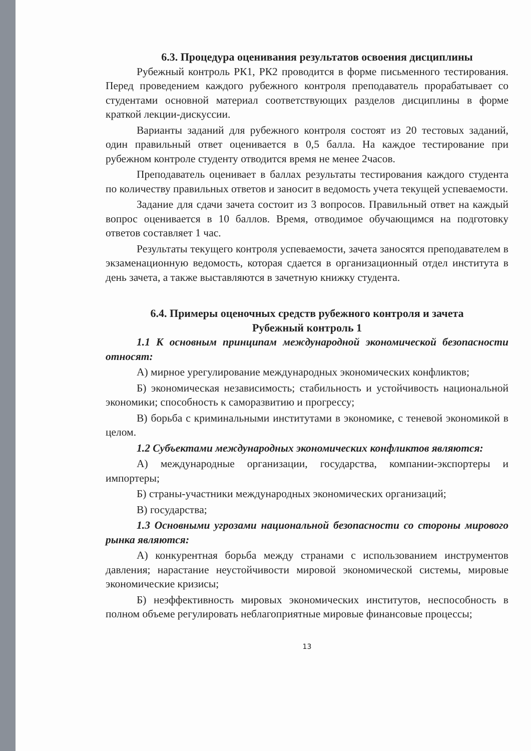6.3. Процедура оценивания результатов освоения дисциплины
Рубежный контроль РК1, РК2 проводится в форме письменного тестирования. Перед проведением каждого рубежного контроля преподаватель прорабатывает со студентами основной материал соответствующих разделов дисциплины в форме краткой лекции-дискуссии.
Варианты заданий для рубежного контроля состоят из 20 тестовых заданий, один правильный ответ оценивается в 0,5 балла. На каждое тестирование при рубежном контроле студенту отводится время не менее 2часов.
Преподаватель оценивает в баллах результаты тестирования каждого студента по количеству правильных ответов и заносит в ведомость учета текущей успеваемости.
Задание для сдачи зачета состоит из 3 вопросов. Правильный ответ на каждый вопрос оценивается в 10 баллов. Время, отводимое обучающимся на подготовку ответов составляет 1 час.
Результаты текущего контроля успеваемости, зачета заносятся преподавателем в экзаменационную ведомость, которая сдается в организационный отдел института в день зачета, а также выставляются в зачетную книжку студента.
6.4. Примеры оценочных средств рубежного контроля и зачета
Рубежный контроль 1
1.1 К основным принципам международной экономической безопасности относят:
А) мирное урегулирование международных экономических конфликтов;
Б) экономическая независимость; стабильность и устойчивость национальной экономики; способность к саморазвитию и прогрессу;
В) борьба с криминальными институтами в экономике, с теневой экономикой в целом.
1.2 Субъектами международных экономических конфликтов являются:
А) международные организации, государства, компании-экспортеры и импортеры;
Б) страны-участники международных экономических организаций;
В) государства;
1.3 Основными угрозами национальной безопасности со стороны мирового рынка являются:
А) конкурентная борьба между странами с использованием инструментов давления; нарастание неустойчивости мировой экономической системы, мировые экономические кризисы;
Б) неэффективность мировых экономических институтов, неспособность в полном объеме регулировать неблагоприятные мировые финансовые процессы;
13